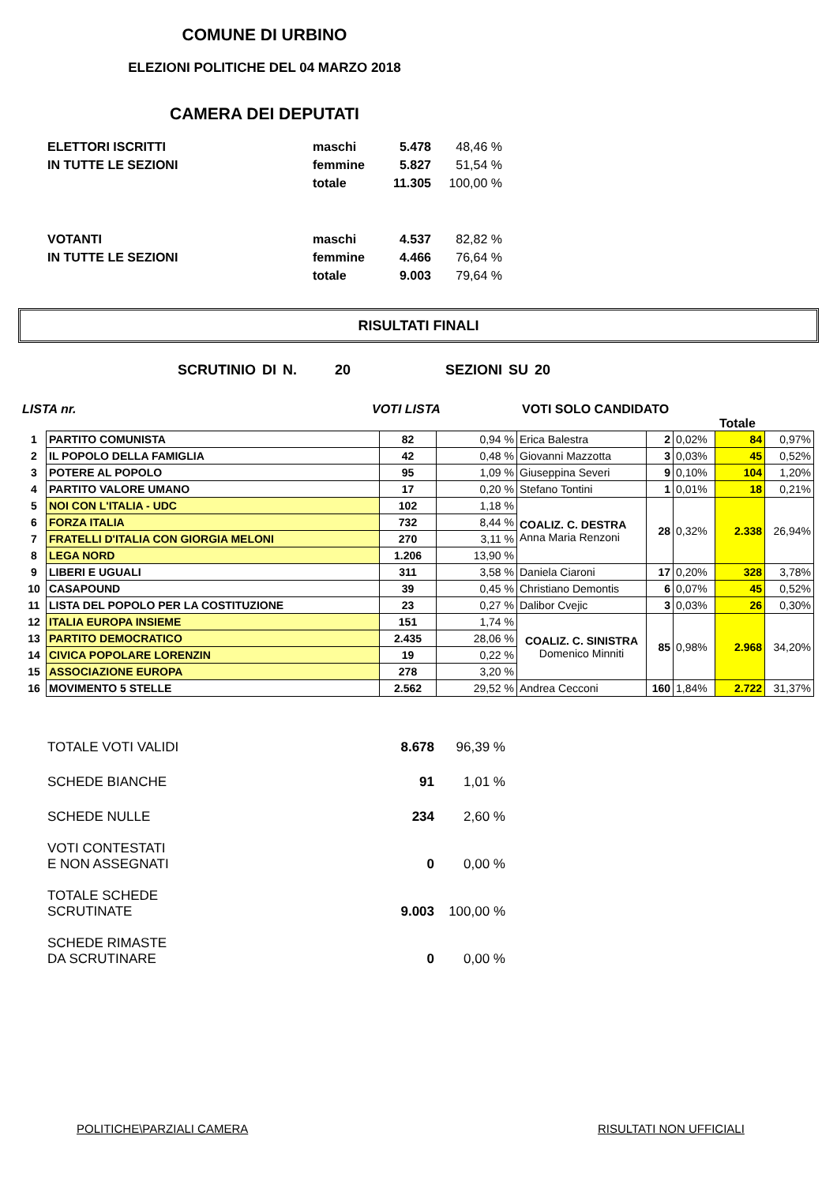COMUNE DI URBINO
ELEZIONI POLITICHE DEL 04 MARZO 2018
CAMERA DEI DEPUTATI
| ELETTORI ISCRITTI | maschi | 5.478 | 48,46 % |
| IN TUTTE LE SEZIONI | femmine | 5.827 | 51,54 % |
| | totale | 11.305 | 100,00 % |
| VOTANTI | maschi | 4.537 | 82,82 % |
| IN TUTTE LE SEZIONI | femmine | 4.466 | 76,64 % |
| | totale | 9.003 | 79,64 % |
RISULTATI FINALI
SCRUTINIO DI N. 20 SEZIONI SU 20
LISTA nr. VOTI LISTA VOTI SOLO CANDIDATO
Totale
| 1 | PARTITO COMUNISTA | 82 | 0,94 % | Erica Balestra | 2 | 0,02% | 84 | 0,97% |
| 2 | IL POPOLO DELLA FAMIGLIA | 42 | 0,48 % | Giovanni Mazzotta | 3 | 0,03% | 45 | 0,52% |
| 3 | POTERE AL POPOLO | 95 | 1,09 % | Giuseppina Severi | 9 | 0,10% | 104 | 1,20% |
| 4 | PARTITO VALORE UMANO | 17 | 0,20 % | Stefano Tontini | 1 | 0,01% | 18 | 0,21% |
| 5 | NOI CON L'ITALIA - UDC | 102 | 1,18 % | COALIZ. C. DESTRA Anna Maria Renzoni | 28 | 0,32% | 2.338 | 26,94% |
| 6 | FORZA ITALIA | 732 | 8,44 % | | | | | |
| 7 | FRATELLI D'ITALIA CON GIORGIA MELONI | 270 | 3,11 % | | | | | |
| 8 | LEGA NORD | 1.206 | 13,90 % | | | | | |
| 9 | LIBERI E UGUALI | 311 | 3,58 % | Daniela Ciaroni | 17 | 0,20% | 328 | 3,78% |
| 10 | CASAPOUND | 39 | 0,45 % | Christiano Demontis | 6 | 0,07% | 45 | 0,52% |
| 11 | LISTA DEL POPOLO PER LA COSTITUZIONE | 23 | 0,27 % | Dalibor Cvejic | 3 | 0,03% | 26 | 0,30% |
| 12 | ITALIA EUROPA INSIEME | 151 | 1,74 % | COALIZ. C. SINISTRA Domenico Minniti | 85 | 0,98% | 2.968 | 34,20% |
| 13 | PARTITO DEMOCRATICO | 2.435 | 28,06 % | | | | | |
| 14 | CIVICA POPOLARE LORENZIN | 19 | 0,22 % | | | | | |
| 15 | ASSOCIAZIONE EUROPA | 278 | 3,20 % | | | | | |
| 16 | MOVIMENTO 5 STELLE | 2.562 | 29,52 % | Andrea Cecconi | 160 | 1,84% | 2.722 | 31,37% |
| TOTALE VOTI VALIDI | 8.678 | 96,39 % |
| SCHEDE BIANCHE | 91 | 1,01 % |
| SCHEDE NULLE | 234 | 2,60 % |
| VOTI CONTESTATI E NON ASSEGNATI | 0 | 0,00 % |
| TOTALE SCHEDE SCRUTINATE | 9.003 | 100,00 % |
| SCHEDE RIMASTE DA SCRUTINARE | 0 | 0,00 % |
POLITICHE\PARZIALI CAMERA RISULTATI NON UFFICIALI